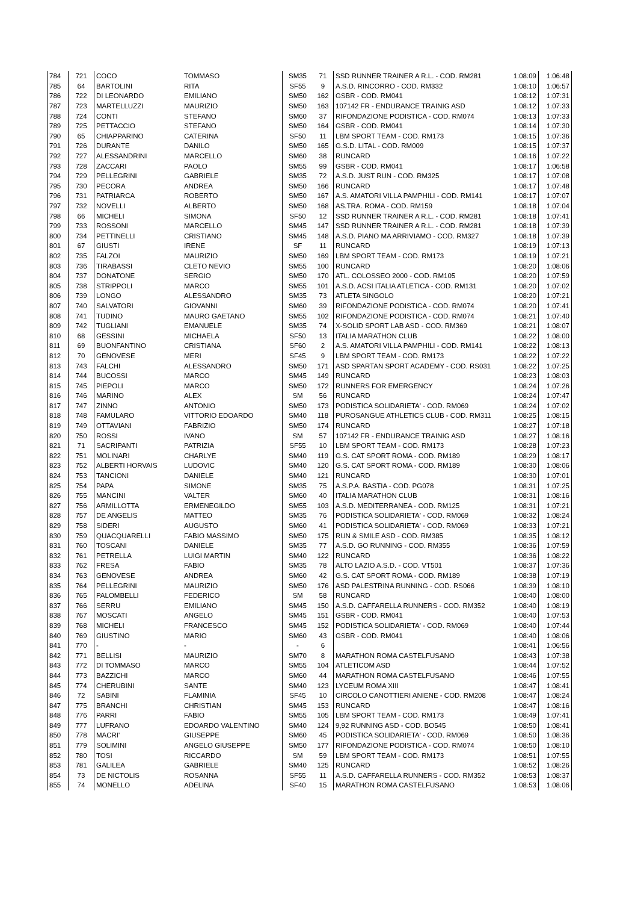| 784 | 721 | COCO | TOMMASO | SM35 | 71 | SSD RUNNER TRAINER A R.L. - COD. RM281 | 1:08:09 | 1:06:48 |
| 785 | 64 | BARTOLINI | RITA | SF55 | 9 | A.S.D. RINCORRO - COD. RM332 | 1:08:10 | 1:06:57 |
| 786 | 722 | DI LEONARDO | EMILIANO | SM50 | 162 | GSBR - COD. RM041 | 1:08:12 | 1:07:31 |
| 787 | 723 | MARTELLUZZI | MAURIZIO | SM50 | 163 | 107142 FR - ENDURANCE TRAINIG ASD | 1:08:12 | 1:07:33 |
| 788 | 724 | CONTI | STEFANO | SM60 | 37 | RIFONDAZIONE PODISTICA - COD. RM074 | 1:08:13 | 1:07:33 |
| 789 | 725 | PETTACCIO | STEFANO | SM50 | 164 | GSBR - COD. RM041 | 1:08:14 | 1:07:30 |
| 790 | 65 | CHIAPPARINO | CATERINA | SF50 | 11 | LBM SPORT TEAM - COD. RM173 | 1:08:15 | 1:07:36 |
| 791 | 726 | DURANTE | DANILO | SM50 | 165 | G.S.D. LITAL - COD. RM009 | 1:08:15 | 1:07:37 |
| 792 | 727 | ALESSANDRINI | MARCELLO | SM60 | 38 | RUNCARD | 1:08:16 | 1:07:22 |
| 793 | 728 | ZACCARI | PAOLO | SM55 | 99 | GSBR - COD. RM041 | 1:08:17 | 1:06:58 |
| 794 | 729 | PELLEGRINI | GABRIELE | SM35 | 72 | A.S.D. JUST RUN - COD. RM325 | 1:08:17 | 1:07:08 |
| 795 | 730 | PECORA | ANDREA | SM50 | 166 | RUNCARD | 1:08:17 | 1:07:48 |
| 796 | 731 | PATRIARCA | ROBERTO | SM50 | 167 | A.S. AMATORI VILLA PAMPHILI - COD. RM141 | 1:08:17 | 1:07:07 |
| 797 | 732 | NOVELLI | ALBERTO | SM50 | 168 | AS.TRA. ROMA - COD. RM159 | 1:08:18 | 1:07:04 |
| 798 | 66 | MICHELI | SIMONA | SF50 | 12 | SSD RUNNER TRAINER A R.L. - COD. RM281 | 1:08:18 | 1:07:41 |
| 799 | 733 | ROSSONI | MARCELLO | SM45 | 147 | SSD RUNNER TRAINER A R.L. - COD. RM281 | 1:08:18 | 1:07:39 |
| 800 | 734 | PETTINELLI | CRISTIANO | SM45 | 148 | A.S.D. PIANO MA ARRIVIAMO - COD. RM327 | 1:08:18 | 1:07:39 |
| 801 | 67 | GIUSTI | IRENE | SF | 11 | RUNCARD | 1:08:19 | 1:07:13 |
| 802 | 735 | FALZOI | MAURIZIO | SM50 | 169 | LBM SPORT TEAM - COD. RM173 | 1:08:19 | 1:07:21 |
| 803 | 736 | TIRABASSI | CLETO NEVIO | SM55 | 100 | RUNCARD | 1:08:20 | 1:08:06 |
| 804 | 737 | DONATONE | SERGIO | SM50 | 170 | ATL. COLOSSEO 2000 - COD. RM105 | 1:08:20 | 1:07:59 |
| 805 | 738 | STRIPPOLI | MARCO | SM55 | 101 | A.S.D. ACSI ITALIA ATLETICA - COD. RM131 | 1:08:20 | 1:07:02 |
| 806 | 739 | LONGO | ALESSANDRO | SM35 | 73 | ATLETA SINGOLO | 1:08:20 | 1:07:21 |
| 807 | 740 | SALVATORI | GIOVANNI | SM60 | 39 | RIFONDAZIONE PODISTICA - COD. RM074 | 1:08:20 | 1:07:41 |
| 808 | 741 | TUDINO | MAURO GAETANO | SM55 | 102 | RIFONDAZIONE PODISTICA - COD. RM074 | 1:08:21 | 1:07:40 |
| 809 | 742 | TUGLIANI | EMANUELE | SM35 | 74 | X-SOLID SPORT LAB ASD - COD. RM369 | 1:08:21 | 1:08:07 |
| 810 | 68 | GESSINI | MICHAELA | SF50 | 13 | ITALIA MARATHON CLUB | 1:08:22 | 1:08:00 |
| 811 | 69 | BUONFANTINO | CRISTIANA | SF60 | 2 | A.S. AMATORI VILLA PAMPHILI - COD. RM141 | 1:08:22 | 1:08:13 |
| 812 | 70 | GENOVESE | MERI | SF45 | 9 | LBM SPORT TEAM - COD. RM173 | 1:08:22 | 1:07:22 |
| 813 | 743 | FALCHI | ALESSANDRO | SM50 | 171 | ASD SPARTAN SPORT ACADEMY - COD. RS031 | 1:08:22 | 1:07:25 |
| 814 | 744 | BUCOSSI | MARCO | SM45 | 149 | RUNCARD | 1:08:23 | 1:08:03 |
| 815 | 745 | PIEPOLI | MARCO | SM50 | 172 | RUNNERS FOR EMERGENCY | 1:08:24 | 1:07:26 |
| 816 | 746 | MARINO | ALEX | SM | 56 | RUNCARD | 1:08:24 | 1:07:47 |
| 817 | 747 | ZINNO | ANTONIO | SM50 | 173 | PODISTICA SOLIDARIETA' - COD. RM069 | 1:08:24 | 1:07:02 |
| 818 | 748 | FAMULARO | VITTORIO EDOARDO | SM40 | 118 | PUROSANGUE ATHLETICS CLUB - COD. RM311 | 1:08:25 | 1:08:15 |
| 819 | 749 | OTTAVIANI | FABRIZIO | SM50 | 174 | RUNCARD | 1:08:27 | 1:07:18 |
| 820 | 750 | ROSSI | IVANO | SM | 57 | 107142 FR - ENDURANCE TRAINIG ASD | 1:08:27 | 1:08:16 |
| 821 | 71 | SACRIPANTI | PATRIZIA | SF55 | 10 | LBM SPORT TEAM - COD. RM173 | 1:08:28 | 1:07:23 |
| 822 | 751 | MOLINARI | CHARLYE | SM40 | 119 | G.S. CAT SPORT ROMA - COD. RM189 | 1:08:29 | 1:08:17 |
| 823 | 752 | ALBERTI HORVAIS | LUDOVIC | SM40 | 120 | G.S. CAT SPORT ROMA - COD. RM189 | 1:08:30 | 1:08:06 |
| 824 | 753 | TANCIONI | DANIELE | SM40 | 121 | RUNCARD | 1:08:30 | 1:07:01 |
| 825 | 754 | PAPA | SIMONE | SM35 | 75 | A.S.P.A. BASTIA - COD. PG078 | 1:08:31 | 1:07:25 |
| 826 | 755 | MANCINI | VALTER | SM60 | 40 | ITALIA MARATHON CLUB | 1:08:31 | 1:08:16 |
| 827 | 756 | ARMILLOTTA | ERMENEGILDO | SM55 | 103 | A.S.D. MEDITERRANEA - COD. RM125 | 1:08:31 | 1:07:21 |
| 828 | 757 | DE ANGELIS | MATTEO | SM35 | 76 | PODISTICA SOLIDARIETA' - COD. RM069 | 1:08:32 | 1:08:24 |
| 829 | 758 | SIDERI | AUGUSTO | SM60 | 41 | PODISTICA SOLIDARIETA' - COD. RM069 | 1:08:33 | 1:07:21 |
| 830 | 759 | QUACQUARELLI | FABIO MASSIMO | SM50 | 175 | RUN & SMILE ASD - COD. RM385 | 1:08:35 | 1:08:12 |
| 831 | 760 | TOSCANI | DANIELE | SM35 | 77 | A.S.D. GO RUNNING - COD. RM355 | 1:08:36 | 1:07:59 |
| 832 | 761 | PETRELLA | LUIGI MARTIN | SM40 | 122 | RUNCARD | 1:08:36 | 1:08:22 |
| 833 | 762 | FRESA | FABIO | SM35 | 78 | ALTO LAZIO A.S.D. - COD. VT501 | 1:08:37 | 1:07:36 |
| 834 | 763 | GENOVESE | ANDREA | SM60 | 42 | G.S. CAT SPORT ROMA - COD. RM189 | 1:08:38 | 1:07:19 |
| 835 | 764 | PELLEGRINI | MAURIZIO | SM50 | 176 | ASD PALESTRINA RUNNING - COD. RS066 | 1:08:39 | 1:08:10 |
| 836 | 765 | PALOMBELLI | FEDERICO | SM | 58 | RUNCARD | 1:08:40 | 1:08:00 |
| 837 | 766 | SERRU | EMILIANO | SM45 | 150 | A.S.D. CAFFARELLA RUNNERS - COD. RM352 | 1:08:40 | 1:08:19 |
| 838 | 767 | MOSCATI | ANGELO | SM45 | 151 | GSBR - COD. RM041 | 1:08:40 | 1:07:53 |
| 839 | 768 | MICHELI | FRANCESCO | SM45 | 152 | PODISTICA SOLIDARIETA' - COD. RM069 | 1:08:40 | 1:07:44 |
| 840 | 769 | GIUSTINO | MARIO | SM60 | 43 | GSBR - COD. RM041 | 1:08:40 | 1:08:06 |
| 841 | 770 | - | - | - | 6 | | 1:08:41 | 1:06:56 |
| 842 | 771 | BELLISI | MAURIZIO | SM70 | 8 | MARATHON ROMA CASTELFUSANO | 1:08:43 | 1:07:38 |
| 843 | 772 | DI TOMMASO | MARCO | SM55 | 104 | ATLETICOM ASD | 1:08:44 | 1:07:52 |
| 844 | 773 | BAZZICHI | MARCO | SM60 | 44 | MARATHON ROMA CASTELFUSANO | 1:08:46 | 1:07:55 |
| 845 | 774 | CHERUBINI | SANTE | SM40 | 123 | LYCEUM ROMA XIII | 1:08:47 | 1:08:41 |
| 846 | 72 | SABINI | FLAMINIA | SF45 | 10 | CIRCOLO CANOTTIERI ANIENE - COD. RM208 | 1:08:47 | 1:08:24 |
| 847 | 775 | BRANCHI | CHRISTIAN | SM45 | 153 | RUNCARD | 1:08:47 | 1:08:16 |
| 848 | 776 | PARRI | FABIO | SM55 | 105 | LBM SPORT TEAM - COD. RM173 | 1:08:49 | 1:07:41 |
| 849 | 777 | LUFRANO | EDOARDO VALENTINO | SM40 | 124 | 9,92 RUNNING ASD - COD. BO545 | 1:08:50 | 1:08:41 |
| 850 | 778 | MACRI' | GIUSEPPE | SM60 | 45 | PODISTICA SOLIDARIETA' - COD. RM069 | 1:08:50 | 1:08:36 |
| 851 | 779 | SOLIMINI | ANGELO GIUSEPPE | SM50 | 177 | RIFONDAZIONE PODISTICA - COD. RM074 | 1:08:50 | 1:08:10 |
| 852 | 780 | TOSI | RICCARDO | SM | 59 | LBM SPORT TEAM - COD. RM173 | 1:08:51 | 1:07:55 |
| 853 | 781 | GALILEA | GABRIELE | SM40 | 125 | RUNCARD | 1:08:52 | 1:08:26 |
| 854 | 73 | DE NICTOLIS | ROSANNA | SF55 | 11 | A.S.D. CAFFARELLA RUNNERS - COD. RM352 | 1:08:53 | 1:08:37 |
| 855 | 74 | MONELLO | ADELINA | SF40 | 15 | MARATHON ROMA CASTELFUSANO | 1:08:53 | 1:08:06 |